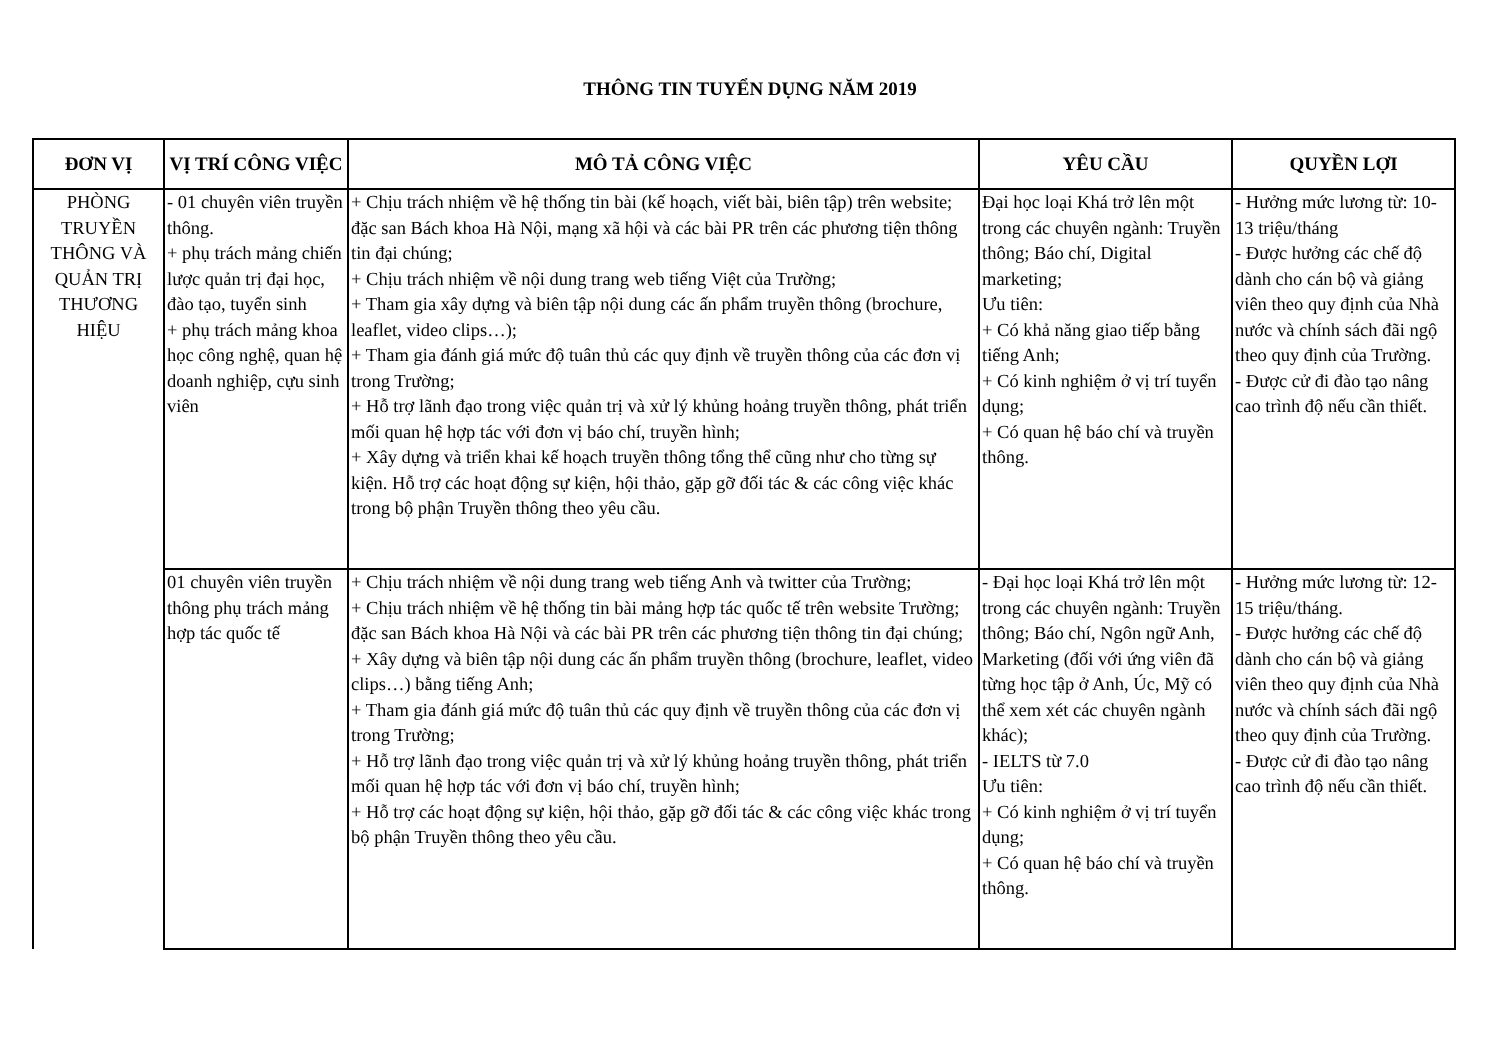THÔNG TIN TUYỂN DỤNG NĂM 2019
| ĐƠN VỊ | VỊ TRÍ CÔNG VIỆC | MÔ TẢ CÔNG VIỆC | YÊU CẦU | QUYỀN LỢI |
| --- | --- | --- | --- | --- |
| PHÒNG TRUYỀN THÔNG VÀ QUẢN TRỊ THƯƠNG HIỆU | - 01 chuyên viên truyền thông. + phụ trách mảng chiến lược quản trị đại học, đào tạo, tuyển sinh + phụ trách mảng khoa học công nghệ, quan hệ doanh nghiệp, cựu sinh viên | + Chịu trách nhiệm về hệ thống tin bài (kế hoạch, viết bài, biên tập) trên website; đặc san Bách khoa Hà Nội, mạng xã hội và các bài PR trên các phương tiện thông tin đại chúng; + Chịu trách nhiệm về nội dung trang web tiếng Việt của Trường; + Tham gia xây dựng và biên tập nội dung các ấn phẩm truyền thông (brochure, leaflet, video clips…); + Tham gia đánh giá mức độ tuân thủ các quy định về truyền thông của các đơn vị trong Trường; + Hỗ trợ lãnh đạo trong việc quản trị và xử lý khủng hoảng truyền thông, phát triển mối quan hệ hợp tác với đơn vị báo chí, truyền hình; + Xây dựng và triển khai kế hoạch truyền thông tổng thể cũng như cho từng sự kiện. Hỗ trợ các hoạt động sự kiện, hội thảo, gặp gỡ đối tác & các công việc khác trong bộ phận Truyền thông theo yêu cầu. | Đại học loại Khá trở lên một trong các chuyên ngành: Truyền thông; Báo chí, Digital marketing; Ưu tiên: + Có khả năng giao tiếp bằng tiếng Anh; + Có kinh nghiệm ở vị trí tuyển dụng; + Có quan hệ báo chí và truyền thông. | - Hưởng mức lương từ: 10-13 triệu/tháng - Được hưởng các chế độ dành cho cán bộ và giảng viên theo quy định của Nhà nước và chính sách đãi ngộ theo quy định của Trường. - Được cử đi đào tạo nâng cao trình độ nếu cần thiết. |
| | 01 chuyên viên truyền thông phụ trách mảng hợp tác quốc tế | + Chịu trách nhiệm về nội dung trang web tiếng Anh và twitter của Trường; + Chịu trách nhiệm về hệ thống tin bài mảng hợp tác quốc tế trên website Trường; đặc san Bách khoa Hà Nội và các bài PR trên các phương tiện thông tin đại chúng; + Xây dựng và biên tập nội dung các ấn phẩm truyền thông (brochure, leaflet, video clips…) bằng tiếng Anh; + Tham gia đánh giá mức độ tuân thủ các quy định về truyền thông của các đơn vị trong Trường; + Hỗ trợ lãnh đạo trong việc quản trị và xử lý khủng hoảng truyền thông, phát triển mối quan hệ hợp tác với đơn vị báo chí, truyền hình; + Hỗ trợ các hoạt động sự kiện, hội thảo, gặp gỡ đối tác & các công việc khác trong bộ phận Truyền thông theo yêu cầu. | - Đại học loại Khá trở lên một trong các chuyên ngành: Truyền thông; Báo chí, Ngôn ngữ Anh, Marketing (đối với ứng viên đã từng học tập ở Anh, Úc, Mỹ có thể xem xét các chuyên ngành khác); - IELTS từ 7.0 Ưu tiên: + Có kinh nghiệm ở vị trí tuyển dụng; + Có quan hệ báo chí và truyền thông. | - Hưởng mức lương từ: 12-15 triệu/tháng. - Được hưởng các chế độ dành cho cán bộ và giảng viên theo quy định của Nhà nước và chính sách đãi ngộ theo quy định của Trường. - Được cử đi đào tạo nâng cao trình độ nếu cần thiết. |